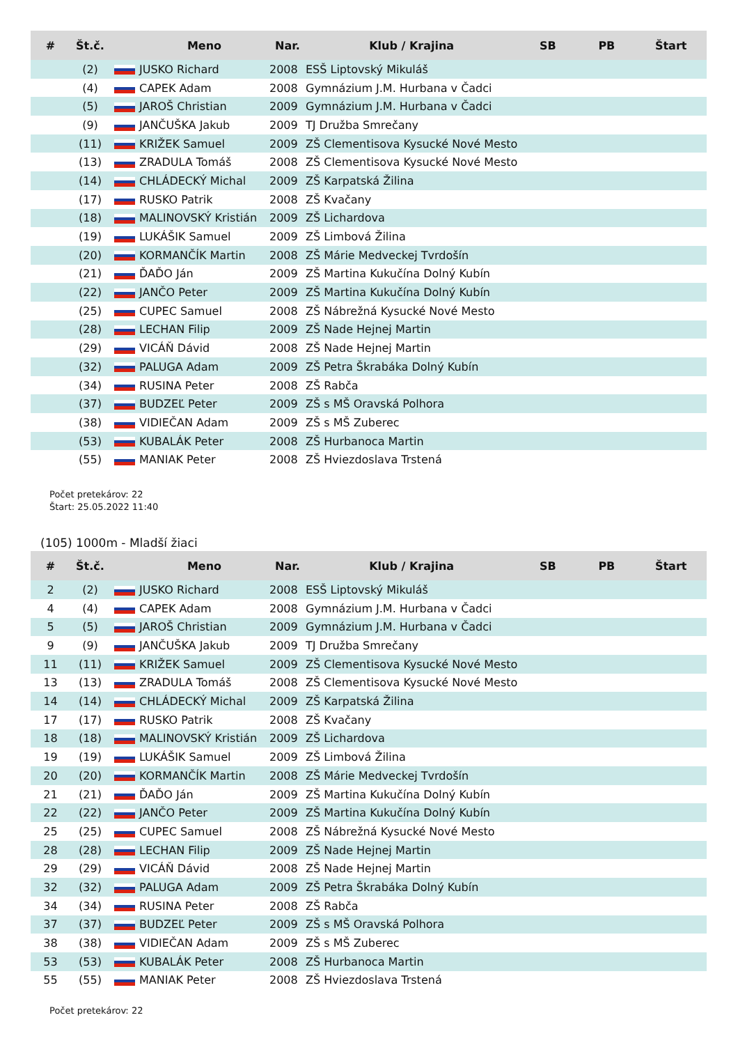| # | Št.č. | | Meno | Nar. | Klub / Krajina | SB | PB | Štart |
| --- | --- | --- | --- | --- | --- | --- | --- | --- |
| | (2) | | JUSKO Richard | 2008 | ESŠ Liptovský Mikuláš | | | |
| | (4) | | CAPEK Adam | 2008 | Gymnázium J.M. Hurbana v Čadci | | | |
| | (5) | | JAROŠ Christian | 2009 | Gymnázium J.M. Hurbana v Čadci | | | |
| | (9) | | JANČUŠKA Jakub | 2009 | TJ Družba Smrečany | | | |
| | (11) | | KRIŽEK Samuel | 2009 | ZŠ Clementisova Kysucké Nové Mesto | | | |
| | (13) | | ZRADULA Tomáš | 2008 | ZŠ Clementisova Kysucké Nové Mesto | | | |
| | (14) | | CHLÁDECKÝ Michal | 2009 | ZŠ Karpatská Žilina | | | |
| | (17) | | RUSKO Patrik | 2008 | ZŠ Kvačany | | | |
| | (18) | | MALINOVSKÝ Kristián | 2009 | ZŠ Lichardova | | | |
| | (19) | | LUKÁŠIK Samuel | 2009 | ZŠ Limbová Žilina | | | |
| | (20) | | KORMANČÍK Martin | 2008 | ZŠ Márie Medveckej Tvrdošín | | | |
| | (21) | | ĎAĎO Ján | 2009 | ZŠ Martina Kukučína Dolný Kubín | | | |
| | (22) | | JANČO Peter | 2009 | ZŠ Martina Kukučína Dolný Kubín | | | |
| | (25) | | CUPEC Samuel | 2008 | ZŠ Nábrežná Kysucké Nové Mesto | | | |
| | (28) | | LECHAN Filip | 2009 | ZŠ Nade Hejnej Martin | | | |
| | (29) | | VICÁŇ Dávid | 2008 | ZŠ Nade Hejnej Martin | | | |
| | (32) | | PALUGA Adam | 2009 | ZŠ Petra Škrabáka Dolný Kubín | | | |
| | (34) | | RUSINA Peter | 2008 | ZŠ Rabča | | | |
| | (37) | | BUDZEĽ Peter | 2009 | ZŠ s MŠ Oravská Polhora | | | |
| | (38) | | VIDIEČAN Adam | 2009 | ZŠ s MŠ Zuberec | | | |
| | (53) | | KUBALÁK Peter | 2008 | ZŠ Hurbanoca Martin | | | |
| | (55) | | MANIAK Peter | 2008 | ZŠ Hviezdoslava Trstená | | | |
Počet pretekárov: 22
Štart: 25.05.2022 11:40
(105) 1000m - Mladší žiaci
| # | Št.č. | | Meno | Nar. | Klub / Krajina | SB | PB | Štart |
| --- | --- | --- | --- | --- | --- | --- | --- | --- |
| 2 | (2) | | JUSKO Richard | 2008 | ESŠ Liptovský Mikuláš | | | |
| 4 | (4) | | CAPEK Adam | 2008 | Gymnázium J.M. Hurbana v Čadci | | | |
| 5 | (5) | | JAROŠ Christian | 2009 | Gymnázium J.M. Hurbana v Čadci | | | |
| 9 | (9) | | JANČUŠKA Jakub | 2009 | TJ Družba Smrečany | | | |
| 11 | (11) | | KRIŽEK Samuel | 2009 | ZŠ Clementisova Kysucké Nové Mesto | | | |
| 13 | (13) | | ZRADULA Tomáš | 2008 | ZŠ Clementisova Kysucké Nové Mesto | | | |
| 14 | (14) | | CHLÁDECKÝ Michal | 2009 | ZŠ Karpatská Žilina | | | |
| 17 | (17) | | RUSKO Patrik | 2008 | ZŠ Kvačany | | | |
| 18 | (18) | | MALINOVSKÝ Kristián | 2009 | ZŠ Lichardova | | | |
| 19 | (19) | | LUKÁŠIK Samuel | 2009 | ZŠ Limbová Žilina | | | |
| 20 | (20) | | KORMANČÍK Martin | 2008 | ZŠ Márie Medveckej Tvrdošín | | | |
| 21 | (21) | | ĎAĎO Ján | 2009 | ZŠ Martina Kukučína Dolný Kubín | | | |
| 22 | (22) | | JANČO Peter | 2009 | ZŠ Martina Kukučína Dolný Kubín | | | |
| 25 | (25) | | CUPEC Samuel | 2008 | ZŠ Nábrežná Kysucké Nové Mesto | | | |
| 28 | (28) | | LECHAN Filip | 2009 | ZŠ Nade Hejnej Martin | | | |
| 29 | (29) | | VICÁŇ Dávid | 2008 | ZŠ Nade Hejnej Martin | | | |
| 32 | (32) | | PALUGA Adam | 2009 | ZŠ Petra Škrabáka Dolný Kubín | | | |
| 34 | (34) | | RUSINA Peter | 2008 | ZŠ Rabča | | | |
| 37 | (37) | | BUDZEĽ Peter | 2009 | ZŠ s MŠ Oravská Polhora | | | |
| 38 | (38) | | VIDIEČAN Adam | 2009 | ZŠ s MŠ Zuberec | | | |
| 53 | (53) | | KUBALÁK Peter | 2008 | ZŠ Hurbanoca Martin | | | |
| 55 | (55) | | MANIAK Peter | 2008 | ZŠ Hviezdoslava Trstená | | | |
Počet pretekárov: 22